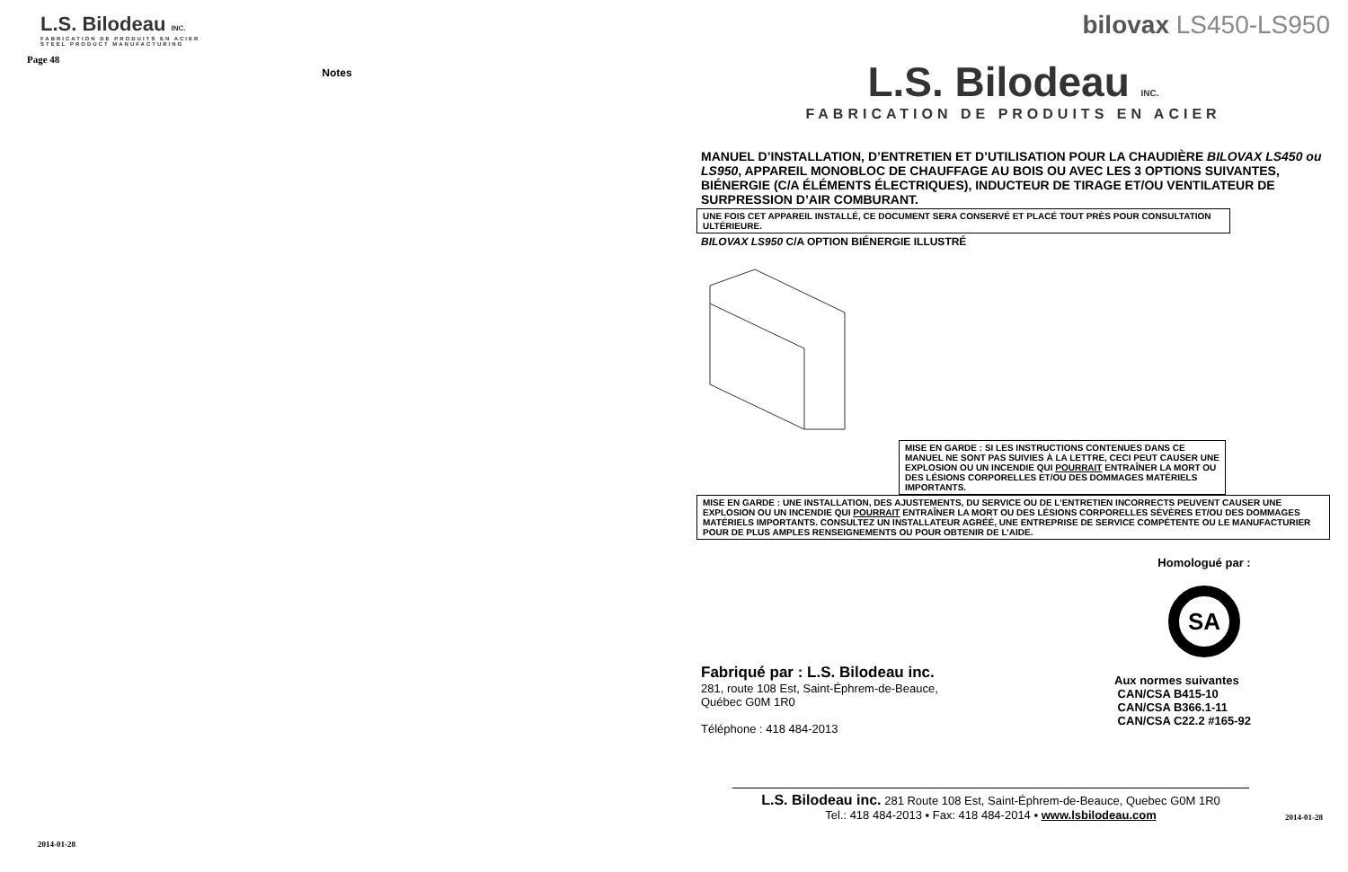L.S. Bilodeau INC.
FABRICATION DE PRODUITS EN ACIER
STEEL PRODUCT MANUFACTURING
Page 48
Notes
2014-01-28
bilovax LS450-LS950
L.S. Bilodeau INC.
FABRICATION DE PRODUITS EN ACIER
MANUEL D’INSTALLATION, D’ENTRETIEN ET D’UTILISATION POUR LA CHAUDIÈRE BILOVAX LS450 ou LS950, APPAREIL MONOBLOC DE CHAUFFAGE AU BOIS OU AVEC LES 3 OPTIONS SUIVANTES, BIÉNERGIE (C/A ÉLÉMENTS ÉLECTRIQUES), INDUCTEUR DE TIRAGE ET/OU VENTILATEUR DE SURPRESSION D’AIR COMBURANT.
UNE FOIS CET APPAREIL INSTALLÉ, CE DOCUMENT SERA CONSERVÉ ET PLACÉ TOUT PRÈS POUR CONSULTATION ULTÉRIEURE.
BILOVAX LS950 C/A OPTION BIÉNERGIE ILLUSTRÉ
MISE EN GARDE : SI LES INSTRUCTIONS CONTENUES DANS CE MANUEL NE SONT PAS SUIVIES À LA LETTRE, CECI PEUT CAUSER UNE EXPLOSION OU UN INCENDIE QUI POURRAIT ENTRAÎNER LA MORT OU DES LÉSIONS CORPORELLES ET/OU DES DOMMAGES MATÉRIELS IMPORTANTS.
MISE EN GARDE : UNE INSTALLATION, DES AJUSTEMENTS, DU SERVICE OU DE L’ENTRETIEN INCORRECTS PEUVENT CAUSER UNE EXPLOSION OU UN INCENDIE QUI POURRAIT ENTRAÎNER LA MORT OU DES LÉSIONS CORPORELLES SÉVÈRES ET/OU DES DOMMAGES MATÉRIELS IMPORTANTS. CONSULTEZ UN INSTALLATEUR AGRÉÉ, UNE ENTREPRISE DE SERVICE COMPÉTENTE OU LE MANUFACTURIER POUR DE PLUS AMPLES RENSEIGNEMENTS OU POUR OBTENIR DE L’AIDE.
Fabriqué par : L.S. Bilodeau inc.
281, route 108 Est, Saint-Éphrem-de-Beauce,
Québec G0M 1R0
Téléphone : 418 484-2013
Homologué par :
SA
Aux normes suivantes
CAN/CSA B415-10
CAN/CSA B366.1-11
CAN/CSA C22.2 #165-92
L.S. Bilodeau inc. 281 Route 108 Est, Saint-Éphrem-de-Beauce, Quebec G0M 1R0
Tel.: 418 484-2013 ▪ Fax: 418 484-2014 ▪ www.lsbilodeau.com
2014-01-28